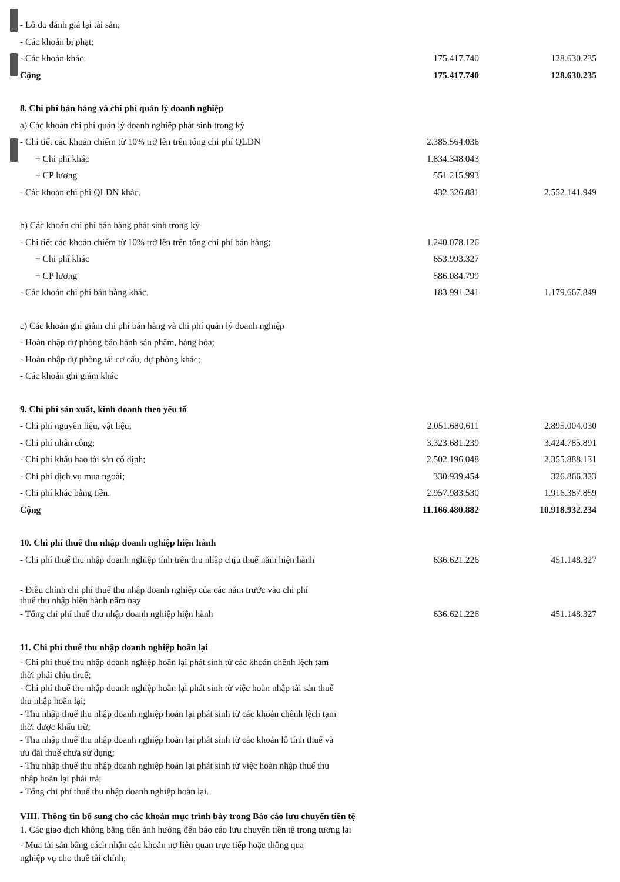| - Lỗ do đánh giá lại tài sản; | | |
| - Các khoản bị phạt; | | |
| - Các khoản khác. | 175.417.740 | 128.630.235 |
| Cộng | 175.417.740 | 128.630.235 |
| 8. Chi phí bán hàng và chi phí quản lý doanh nghiệp | | |
| a) Các khoản chi phí quản lý doanh nghiệp phát sinh trong kỳ | | |
| - Chi tiết các khoản chiếm từ 10% trở lên trên tổng chi phí QLDN | 2.385.564.036 | |
| + Chi phí khác | 1.834.348.043 | |
| + CP lương | 551.215.993 | |
| - Các khoản chi phí QLDN khác. | 432.326.881 | 2.552.141.949 |
| b) Các khoản chi phí bán hàng phát sinh trong kỳ | | |
| - Chi tiết các khoản chiếm từ 10% trở lên trên tổng chi phí bán hàng; | 1.240.078.126 | |
| + Chi phí khác | 653.993.327 | |
| + CP lương | 586.084.799 | |
| - Các khoản chi phí bán hàng khác. | 183.991.241 | 1.179.667.849 |
| c) Các khoản ghi giảm chi phí bán hàng và chi phí quản lý doanh nghiệp | | |
| - Hoàn nhập dự phòng bảo hành sản phẩm, hàng hóa; | | |
| - Hoàn nhập dự phòng tái cơ cấu, dự phòng khác; | | |
| - Các khoản ghi giảm khác | | |
| 9. Chi phí sản xuất, kinh doanh theo yếu tố | | |
| - Chi phí nguyên liệu, vật liệu; | 2.051.680.611 | 2.895.004.030 |
| - Chi phí nhân công; | 3.323.681.239 | 3.424.785.891 |
| - Chi phí khấu hao tài sản cố định; | 2.502.196.048 | 2.355.888.131 |
| - Chi phí dịch vụ mua ngoài; | 330.939.454 | 326.866.323 |
| - Chi phí khác bằng tiền. | 2.957.983.530 | 1.916.387.859 |
| Cộng | 11.166.480.882 | 10.918.932.234 |
| 10. Chi phí thuế thu nhập doanh nghiệp hiện hành | | |
| - Chi phí thuế thu nhập doanh nghiệp tính trên thu nhập chịu thuế năm hiện hành | 636.621.226 | 451.148.327 |
| - Điều chỉnh chi phí thuế thu nhập doanh nghiệp của các năm trước vào chi phí thuế thu nhập hiện hành năm nay | | |
| - Tổng chi phí thuế thu nhập doanh nghiệp hiện hành | 636.621.226 | 451.148.327 |
| 11. Chi phí thuế thu nhập doanh nghiệp hoãn lại | | |
| - Chi phí thuế thu nhập doanh nghiệp hoãn lại phát sinh từ các khoản chênh lệch tạm thời phải chịu thuế; - Chi phí thuế thu nhập doanh nghiệp hoãn lại phát sinh từ việc hoàn nhập tài sản thuế thu nhập hoãn lại; - Thu nhập thuế thu nhập doanh nghiệp hoãn lại phát sinh từ các khoản chênh lệch tạm thời được khấu trừ; - Thu nhập thuế thu nhập doanh nghiệp hoãn lại phát sinh từ các khoản lỗ tính thuế và ưu đãi thuế chưa sử dụng; - Thu nhập thuế thu nhập doanh nghiệp hoãn lại phát sinh từ việc hoàn nhập thuế thu nhập hoãn lại phải trả; - Tổng chi phí thuế thu nhập doanh nghiệp hoãn lại. | | |
| VIII. Thông tin bổ sung cho các khoản mục trình bày trong Báo cáo lưu chuyển tiền tệ | | |
| 1. Các giao dịch không bằng tiền ảnh hưởng đến báo cáo lưu chuyển tiền tệ trong tương lai | | |
| - Mua tài sản bằng cách nhận các khoản nợ liên quan trực tiếp hoặc thông qua nghiệp vụ cho thuê tài chính; | | |